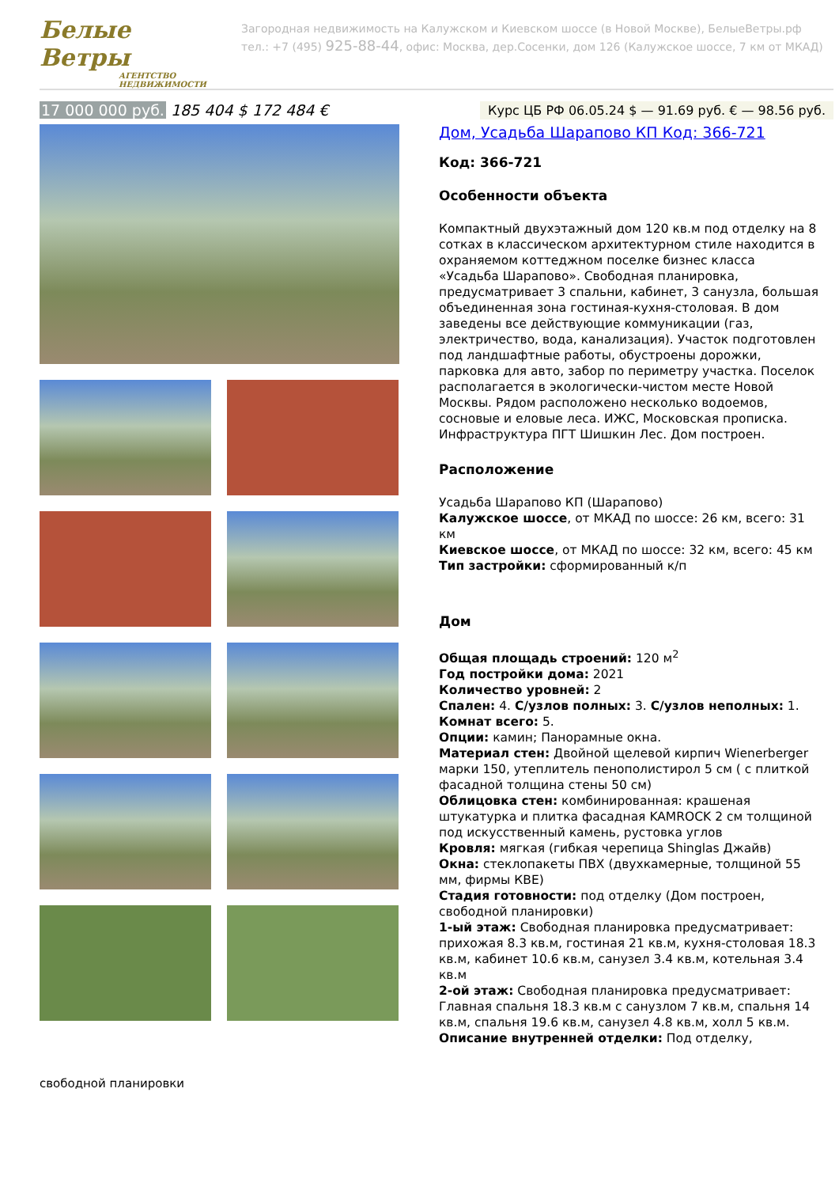Белые
Ветры
АГЕНТСТВО НЕДВИЖИМОСТИ
Загородная недвижимость на Калужском и Киевском шоссе (в Новой Москве), БелыеВетры.рф
тел.: +7 (495) 925-88-44, офис: Москва, дер.Сосенки, дом 126 (Калужское шоссе, 7 км от МКАД)
17 000 000 руб. 185 404 $ 172 484 €
Курс ЦБ РФ 06.05.24 $ — 91.69 руб. € — 98.56 руб.
свободной планировки
Дом, Усадьба Шарапово КП Код: 366-721
Код: 366-721
Особенности объекта
Компактный двухэтажный дом 120 кв.м под отделку на 8 сотках в классическом архитектурном стиле находится в охраняемом коттеджном поселке бизнес класса «Усадьба Шарапово». Свободная планировка, предусматривает 3 спальни, кабинет, 3 санузла, большая объединенная зона гостиная-кухня-столовая. В дом заведены все действующие коммуникации (газ, электричество, вода, канализация). Участок подготовлен под ландшафтные работы, обустроены дорожки, парковка для авто, забор по периметру участка. Поселок располагается в экологически-чистом месте Новой Москвы. Рядом расположено несколько водоемов, сосновые и еловые леса. ИЖС, Московская прописка. Инфраструктура ПГТ Шишкин Лес. Дом построен.
Расположение
Усадьба Шарапово КП (Шарапово)
Калужское шоссе, от МКАД по шоссе: 26 км, всего: 31 км
Киевское шоссе, от МКАД по шоссе: 32 км, всего: 45 км
Тип застройки: сформированный к/п
Дом
Общая площадь строений: 120 м<sup>2</sup>
Год постройки дома: 2021
Количество уровней: 2
Спален: 4. С/узлов полных: 3. С/узлов неполных: 1.
Комнат всего: 5.
Опции: камин; Панорамные окна.
Материал стен: Двойной щелевой кирпич Wienerberger марки 150, утеплитель пенополистирол 5 см ( с плиткой фасадной толщина стены 50 см)
Облицовка стен: комбинированная: крашеная штукатурка и плитка фасадная KAMROCK 2 см толщиной под искусственный камень, рустовка углов
Кровля: мягкая (гибкая черепица Shinglas Джайв)
Окна: стеклопакеты ПВХ (двухкамерные, толщиной 55 мм, фирмы КВЕ)
Стадия готовности: под отделку (Дом построен, свободной планировки)
1-ый этаж: Свободная планировка предусматривает: прихожая 8.3 кв.м, гостиная 21 кв.м, кухня-столовая 18.3 кв.м, кабинет 10.6 кв.м, санузел 3.4 кв.м, котельная 3.4 кв.м
2-ой этаж: Свободная планировка предусматривает: Главная спальня 18.3 кв.м с санузлом 7 кв.м, спальня 14 кв.м, спальня 19.6 кв.м, санузел 4.8 кв.м, холл 5 кв.м.
Описание внутренней отделки: Под отделку,